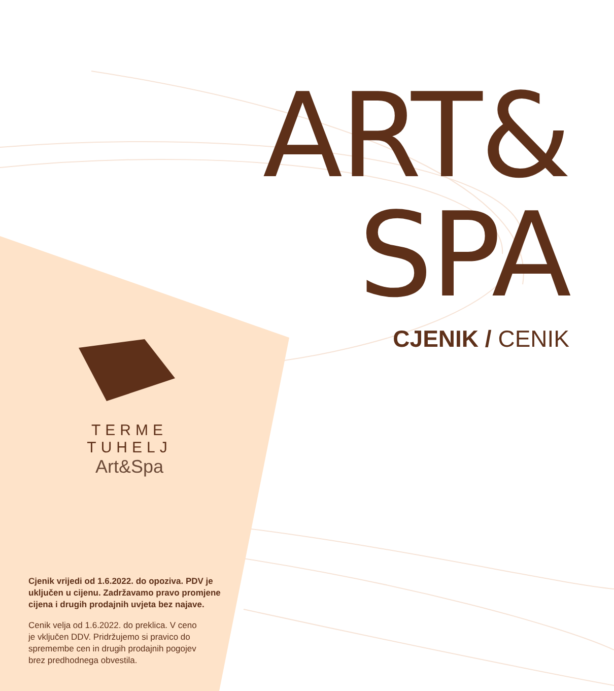ART&
SPA
CJENIK / CENIK
TERME TUHELJ
Art&Spa
Cjenik vrijedi od 1.6.2022. do opoziva. PDV je uključen u cijenu. Zadržavamo pravo promjene cijena i drugih prodajnih uvjeta bez najave.
Cenik velja od 1.6.2022. do preklica. V ceno je vključen DDV. Pridržujemo si pravico do spremembe cen in drugih prodajnih pogojev brez predhodnega obvestila.